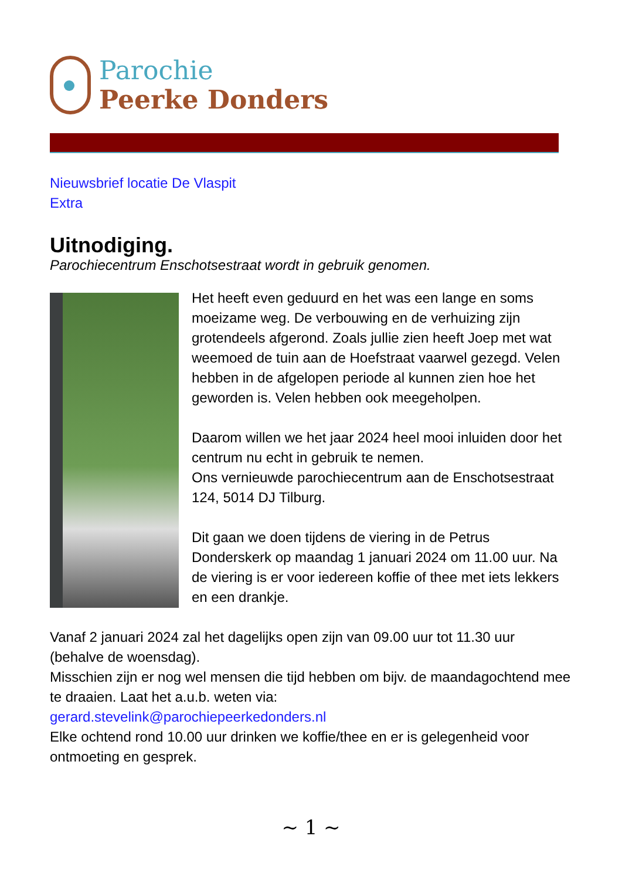Parochie
Peerke Donders
Nieuwsbrief locatie De Vlaspit
Extra
Uitnodiging.
Parochiecentrum Enschotsestraat wordt in gebruik genomen.
Het heeft even geduurd en het was een lange en soms moeizame weg. De verbouwing en de verhuizing zijn grotendeels afgerond. Zoals jullie zien heeft Joep met wat weemoed de tuin aan de Hoefstraat vaarwel gezegd. Velen hebben in de afgelopen periode al kunnen zien hoe het geworden is. Velen hebben ook meegeholpen.
Daarom willen we het jaar 2024 heel mooi inluiden door het centrum nu echt in gebruik te nemen.
Ons vernieuwde parochiecentrum aan de Enschotsestraat 124, 5014 DJ Tilburg.
Dit gaan we doen tijdens de viering in de Petrus Donderskerk op maandag 1 januari 2024 om 11.00 uur. Na de viering is er voor iedereen koffie of thee met iets lekkers en een drankje.
Vanaf 2 januari 2024 zal het dagelijks open zijn van 09.00 uur tot 11.30 uur (behalve de woensdag).
Misschien zijn er nog wel mensen die tijd hebben om bijv. de maandagochtend mee te draaien. Laat het a.u.b. weten via:
gerard.stevelink@parochiepeerkedonders.nl
Elke ochtend rond 10.00 uur drinken we koffie/thee en er is gelegenheid voor ontmoeting en gesprek.
~ 1 ~